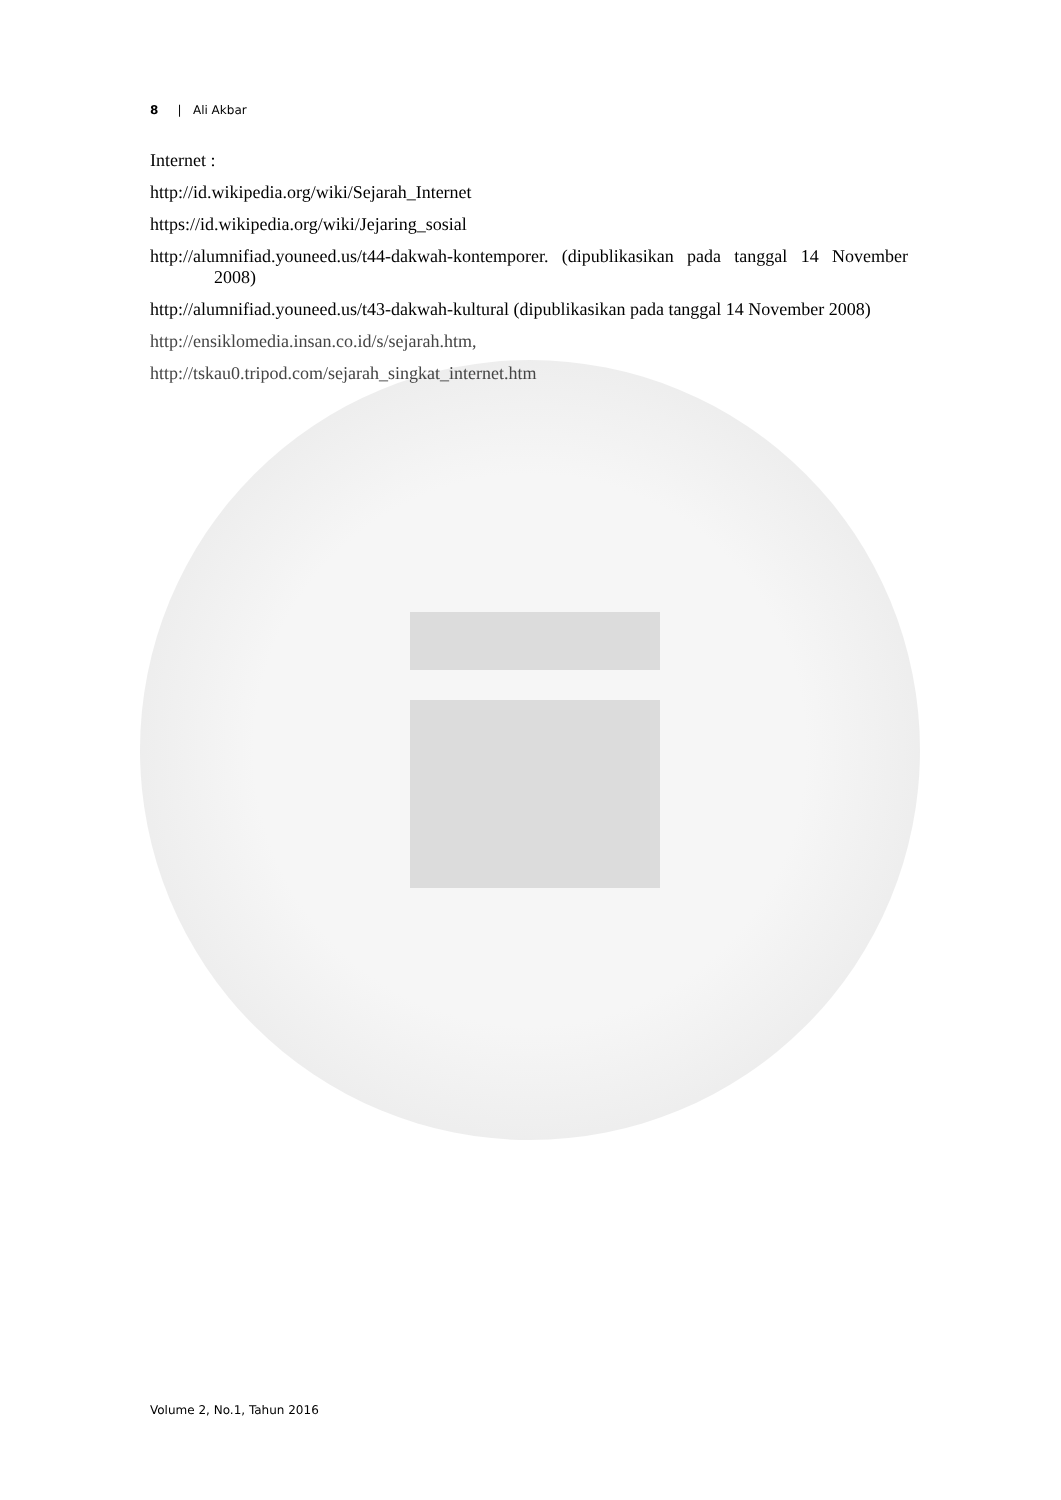8 | Ali Akbar
Internet :
http://id.wikipedia.org/wiki/Sejarah_Internet
https://id.wikipedia.org/wiki/Jejaring_sosial
http://alumnifiad.youneed.us/t44-dakwah-kontemporer. (dipublikasikan pada tanggal 14 November 2008)
http://alumnifiad.youneed.us/t43-dakwah-kultural (dipublikasikan pada tanggal 14 November 2008)
http://ensiklomedia.insan.co.id/s/sejarah.htm,
http://tskau0.tripod.com/sejarah_singkat_internet.htm
Volume 2, No.1, Tahun 2016